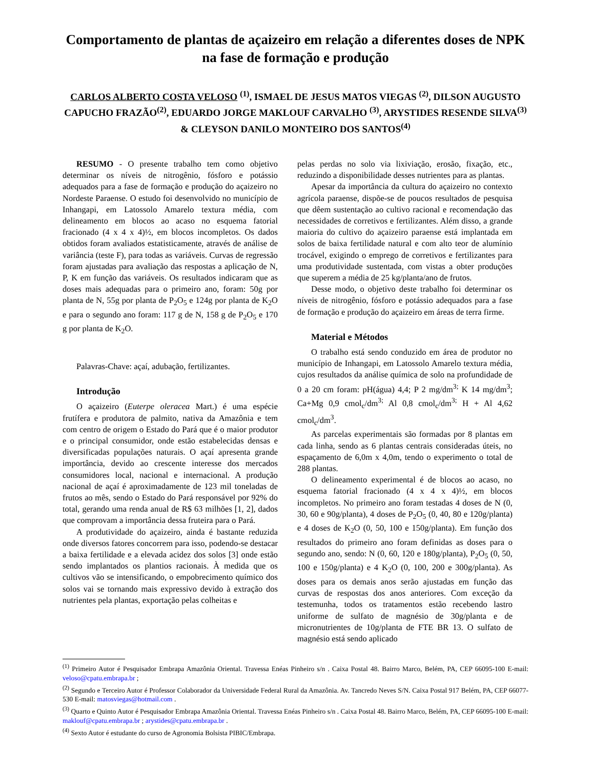Comportamento de plantas de açaizeiro em relação a diferentes doses de NPK na fase de formação e produção
CARLOS ALBERTO COSTA VELOSO <sup>(1)</sup>, ISMAEL DE JESUS MATOS VIEGAS <sup>(2)</sup>, DILSON AUGUSTO CAPUCHO FRAZÃO<sup>(2)</sup>, EDUARDO JORGE MAKLOUF CARVALHO <sup>(3)</sup>, ARYSTIDES RESENDE SILVA<sup>(3)</sup> & CLEYSON DANILO MONTEIRO DOS SANTOS<sup>(4)</sup>
RESUMO - O presente trabalho tem como objetivo determinar os níveis de nitrogênio, fósforo e potássio adequados para a fase de formação e produção do açaizeiro no Nordeste Paraense. O estudo foi desenvolvido no município de Inhangapi, em Latossolo Amarelo textura média, com delineamento em blocos ao acaso no esquema fatorial fracionado (4 x 4 x 4)½, em blocos incompletos. Os dados obtidos foram avaliados estatisticamente, através de análise de variância (teste F), para todas as variáveis. Curvas de regressão foram ajustadas para avaliação das respostas a aplicação de N, P, K em função das variáveis. Os resultados indicaram que as doses mais adequadas para o primeiro ano, foram: 50g por planta de N, 55g por planta de P<sub>2</sub>O<sub>5</sub> e 124g por planta de K<sub>2</sub>O e para o segundo ano foram: 117 g de N, 158 g de P<sub>2</sub>O<sub>5</sub> e 170 g por planta de K<sub>2</sub>O.
Palavras-Chave: açaí, adubação, fertilizantes.
Introdução
O açaizeiro (Euterpe oleracea Mart.) é uma espécie frutífera e produtora de palmito, nativa da Amazônia e tem com centro de origem o Estado do Pará que é o maior produtor e o principal consumidor, onde estão estabelecidas densas e diversificadas populações naturais. O açaí apresenta grande importância, devido ao crescente interesse dos mercados consumidores local, nacional e internacional. A produção nacional de açaí é aproximadamente de 123 mil toneladas de frutos ao mês, sendo o Estado do Pará responsável por 92% do total, gerando uma renda anual de R$ 63 milhões [1, 2], dados que comprovam a importância dessa fruteira para o Pará.
A produtividade do açaizeiro, ainda é bastante reduzida onde diversos fatores concorrem para isso, podendo-se destacar a baixa fertilidade e a elevada acidez dos solos [3] onde estão sendo implantados os plantios racionais. À medida que os cultivos vão se intensificando, o empobrecimento químico dos solos vai se tornando mais expressivo devido à extração dos nutrientes pela plantas, exportação pelas colheitas e
pelas perdas no solo via lixiviação, erosão, fixação, etc., reduzindo a disponibilidade desses nutrientes para as plantas.
Apesar da importância da cultura do açaizeiro no contexto agrícola paraense, dispõe-se de poucos resultados de pesquisa que dêem sustentação ao cultivo racional e recomendação das necessidades de corretivos e fertilizantes. Além disso, a grande maioria do cultivo do açaizeiro paraense está implantada em solos de baixa fertilidade natural e com alto teor de alumínio trocável, exigindo o emprego de corretivos e fertilizantes para uma produtividade sustentada, com vistas a obter produções que superem a média de 25 kg/planta/ano de frutos.
Desse modo, o objetivo deste trabalho foi determinar os níveis de nitrogênio, fósforo e potássio adequados para a fase de formação e produção do açaizeiro em áreas de terra firme.
Material e Métodos
O trabalho está sendo conduzido em área de produtor no município de Inhangapi, em Latossolo Amarelo textura média, cujos resultados da análise química de solo na profundidade de 0 a 20 cm foram: pH(água) 4,4; P 2 mg/dm<sup>3;</sup> K 14 mg/dm<sup>3</sup>; Ca+Mg 0,9 cmol<sub>c</sub>/dm<sup>3;</sup> Al 0,8 cmol<sub>c</sub>/dm<sup>3;</sup> H + Al 4,62 cmol<sub>c</sub>/dm<sup>3</sup>.
As parcelas experimentais são formadas por 8 plantas em cada linha, sendo as 6 plantas centrais consideradas úteis, no espaçamento de 6,0m x 4,0m, tendo o experimento o total de 288 plantas.
O delineamento experimental é de blocos ao acaso, no esquema fatorial fracionado (4 x 4 x 4)½, em blocos incompletos. No primeiro ano foram testadas 4 doses de N (0, 30, 60 e 90g/planta), 4 doses de P<sub>2</sub>O<sub>5</sub> (0, 40, 80 e 120g/planta) e 4 doses de K<sub>2</sub>O (0, 50, 100 e 150g/planta). Em função dos resultados do primeiro ano foram definidas as doses para o segundo ano, sendo: N (0, 60, 120 e 180g/planta), P<sub>2</sub>O<sub>5</sub> (0, 50, 100 e 150g/planta) e 4 K<sub>2</sub>O (0, 100, 200 e 300g/planta). As doses para os demais anos serão ajustadas em função das curvas de respostas dos anos anteriores. Com exceção da testemunha, todos os tratamentos estão recebendo lastro uniforme de sulfato de magnésio de 30g/planta e de micronutrientes de 10g/planta de FTE BR 13. O sulfato de magnésio está sendo aplicado
<sup>(1)</sup> Primeiro Autor é Pesquisador Embrapa Amazônia Oriental. Travessa Enéas Pinheiro s/n . Caixa Postal 48. Bairro Marco, Belém, PA, CEP 66095-100 E-mail: veloso@cpatu.embrapa.br ;
<sup>(2)</sup> Segundo e Terceiro Autor é Professor Colaborador da Universidade Federal Rural da Amazônia. Av. Tancredo Neves S/N. Caixa Postal 917 Belém, PA, CEP 66077-530 E-mail: matosviegas@hotmail.com .
<sup>(3)</sup> Quarto e Quinto Autor é Pesquisador Embrapa Amazônia Oriental. Travessa Enéas Pinheiro s/n . Caixa Postal 48. Bairro Marco, Belém, PA, CEP 66095-100 E-mail: maklouf@cpatu.embrapa.br ; arystides@cpatu.embrapa.br .
<sup>(4)</sup> Sexto Autor é estudante do curso de Agronomia Bolsista PIBIC/Embrapa.